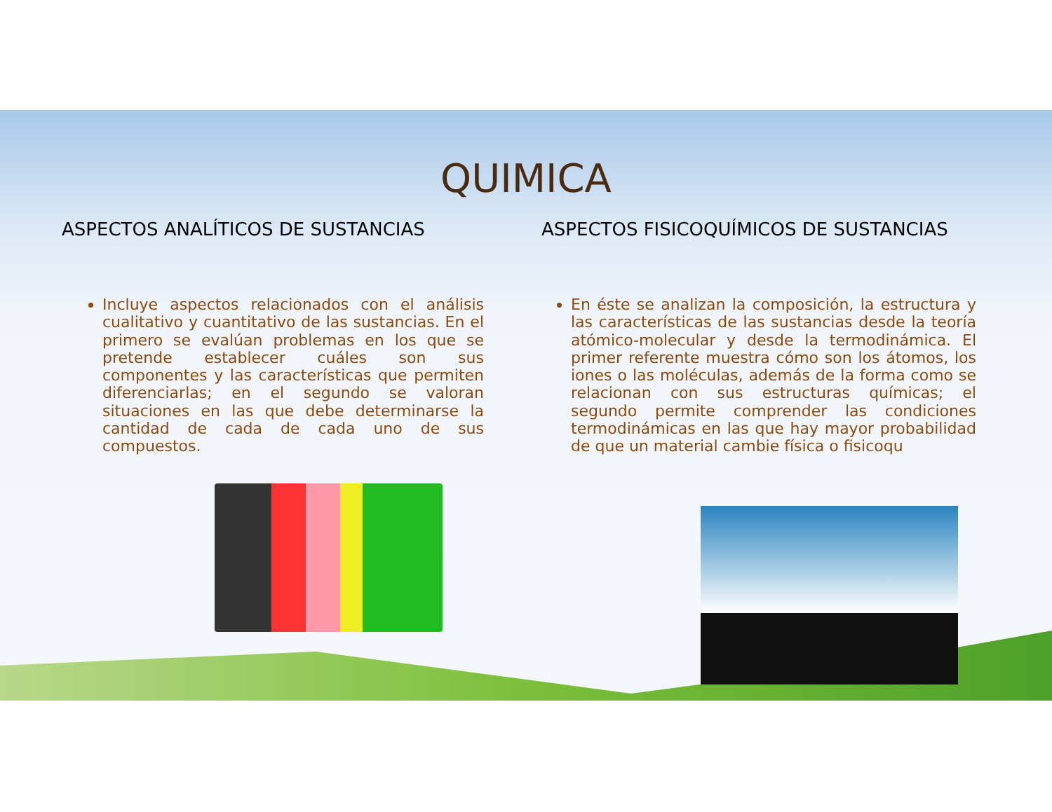QUIMICA
ASPECTOS ANALÍTICOS DE SUSTANCIAS
Incluye aspectos relacionados con el análisis cualitativo y cuantitativo de las sustancias. En el primero se evalúan problemas en los que se pretende establecer cuáles son sus componentes y las características que permiten diferenciarlas; en el segundo se valoran situaciones en las que debe determinarse la cantidad de cada de cada uno de sus compuestos.
ASPECTOS FISICOQUÍMICOS DE SUSTANCIAS
En éste se analizan la composición, la estructura y las características de las sustancias desde la teoría atómico-molecular y desde la termodinámica. El primer referente muestra cómo son los átomos, los iones o las moléculas, además de la forma como se relacionan con sus estructuras químicas; el segundo permite comprender las condiciones termodinámicas en las que hay mayor probabilidad de que un material cambie física o fisicoqu